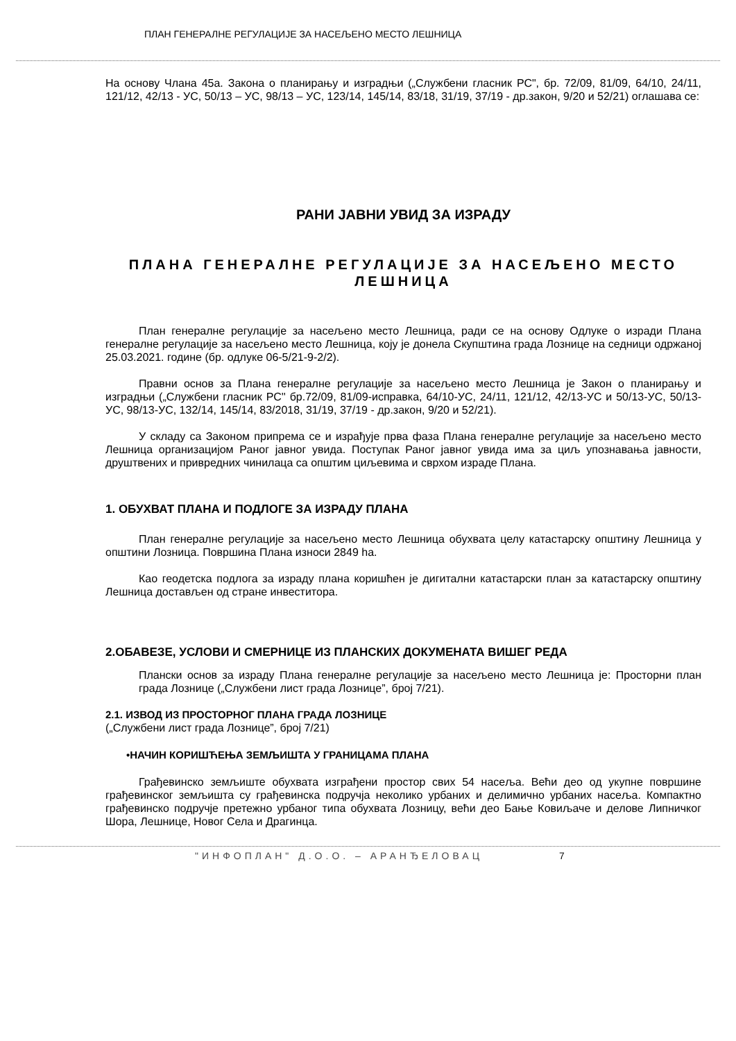ПЛАН ГЕНЕРАЛНЕ РЕГУЛАЦИЈЕ ЗА НАСЕЉЕНО МЕСТО ЛЕШНИЦА
На основу Члана 45а. Закона о планирању и изградњи („Службени гласник РС", бр. 72/09, 81/09, 64/10, 24/11, 121/12, 42/13 - УС, 50/13 – УС, 98/13 – УС, 123/14, 145/14, 83/18, 31/19, 37/19 - др.закон, 9/20 и 52/21) оглашава се:
РАНИ ЈАВНИ УВИД ЗА ИЗРАДУ
ПЛАНА ГЕНЕРАЛНЕ РЕГУЛАЦИЈЕ ЗА НАСЕЉЕНО МЕСТО ЛЕШНИЦА
План генералне регулације за насељено место Лешница, ради се на основу Одлуке о изради Плана генералне регулације за насељено место Лешница, коју је донела Скупштина града Лознице на седници одржаној 25.03.2021. године (бр. одлуке 06-5/21-9-2/2).
Правни основ за Плана генералне регулације за насељено место Лешница је Закон о планирању и изградњи („Службени гласник РС'' бр.72/09, 81/09-исправка, 64/10-УС, 24/11, 121/12, 42/13-УС и 50/13-УС, 50/13-УС, 98/13-УС, 132/14, 145/14, 83/2018, 31/19, 37/19 - др.закон, 9/20 и 52/21).
У складу са Законом припрема се и израђује прва фаза Плана генералне регулације за насељено место Лешница организацијом Раног јавног увида. Поступак Раног јавног увида има за циљ упознавања јавности, друштвених и привредних чинилаца са општим циљевима и сврхом израде Плана.
1. ОБУХВАТ ПЛАНА И ПОДЛОГЕ ЗА ИЗРАДУ ПЛАНА
План генералне регулације за насељено место Лешница обухвата целу катастарску општину Лешница у општини Лозница. Површина Плана износи 2849 ha.
Као геодетска подлога за израду плана коришћен је дигитални катастарски план за катастарску општину Лешница достављен од стране инвеститора.
2.ОБАВЕЗЕ, УСЛОВИ И СМЕРНИЦЕ ИЗ ПЛАНСКИХ ДОКУМЕНАТА ВИШЕГ РЕДА
Плански основ за израду Плана генералне регулације за насељено место Лешница је: Просторни план града Лознице („Службени лист града Лознице”, број 7/21).
2.1. ИЗВОД ИЗ ПРОСТОРНОГ ПЛАНА ГРАДА ЛОЗНИЦЕ
(„Службени лист града Лознице”, број 7/21)
•НАЧИН КОРИШЋЕЊА ЗЕМЉИШТА У ГРАНИЦАМА ПЛАНА
Грађевинско земљиште обухвата изграђени простор свих 54 насеља. Већи део од укупне површине грађевинског земљишта су грађевинска подручја неколико урбаних и делимично урбаних насеља. Компактно грађевинско подручје претежно урбаног типа обухвата Лозницу, већи део Бање Ковиљаче и делове Липничког Шора, Лешнице, Новог Села и Драгинца.
"ИНФОПЛАН" Д.О.О. – АРАНЂЕЛОВАЦ 7